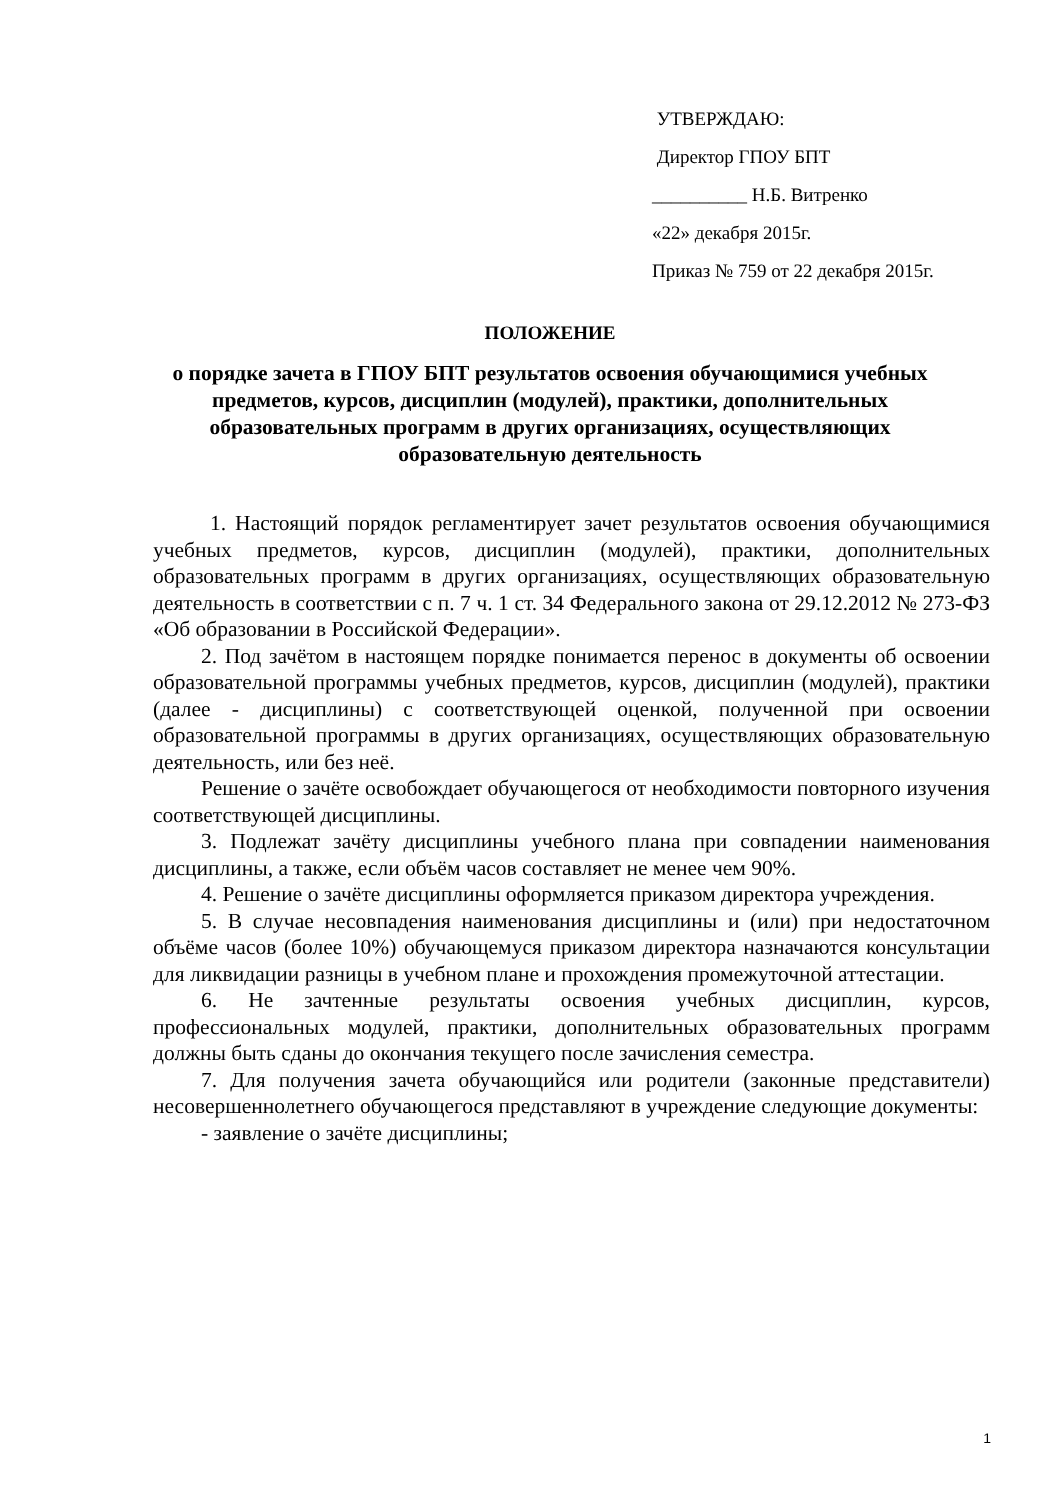УТВЕРЖДАЮ:
Директор ГПОУ БПТ
__________ Н.Б. Витренко
«22» декабря 2015г.
Приказ № 759 от 22 декабря 2015г.
ПОЛОЖЕНИЕ
о порядке зачета в ГПОУ БПТ результатов освоения обучающимися учебных предметов, курсов, дисциплин (модулей), практики, дополнительных образовательных программ в других организациях, осуществляющих образовательную деятельность
1. Настоящий порядок регламентирует зачет результатов освоения обучающимися учебных предметов, курсов, дисциплин (модулей), практики, дополнительных образовательных программ в других организациях, осуществляющих образовательную деятельность в соответствии с п. 7 ч. 1 ст. 34 Федерального закона от 29.12.2012 № 273-ФЗ «Об образовании в Российской Федерации».
2. Под зачётом в настоящем порядке понимается перенос в документы об освоении образовательной программы учебных предметов, курсов, дисциплин (модулей), практики (далее - дисциплины) с соответствующей оценкой, полученной при освоении образовательной программы в других организациях, осуществляющих образовательную деятельность, или без неё.
Решение о зачёте освобождает обучающегося от необходимости повторного изучения соответствующей дисциплины.
3. Подлежат зачёту дисциплины учебного плана при совпадении наименования дисциплины, а также, если объём часов составляет не менее чем 90%.
4. Решение о зачёте дисциплины оформляется приказом директора учреждения.
5. В случае несовпадения наименования дисциплины и (или) при недостаточном объёме часов (более 10%) обучающемуся приказом директора назначаются консультации для ликвидации разницы в учебном плане и прохождения промежуточной аттестации.
6. Не зачтенные результаты освоения учебных дисциплин, курсов, профессиональных модулей, практики, дополнительных образовательных программ должны быть сданы до окончания текущего после зачисления семестра.
7. Для получения зачета обучающийся или родители (законные представители) несовершеннолетнего обучающегося представляют в учреждение следующие документы:
- заявление о зачёте дисциплины;
1